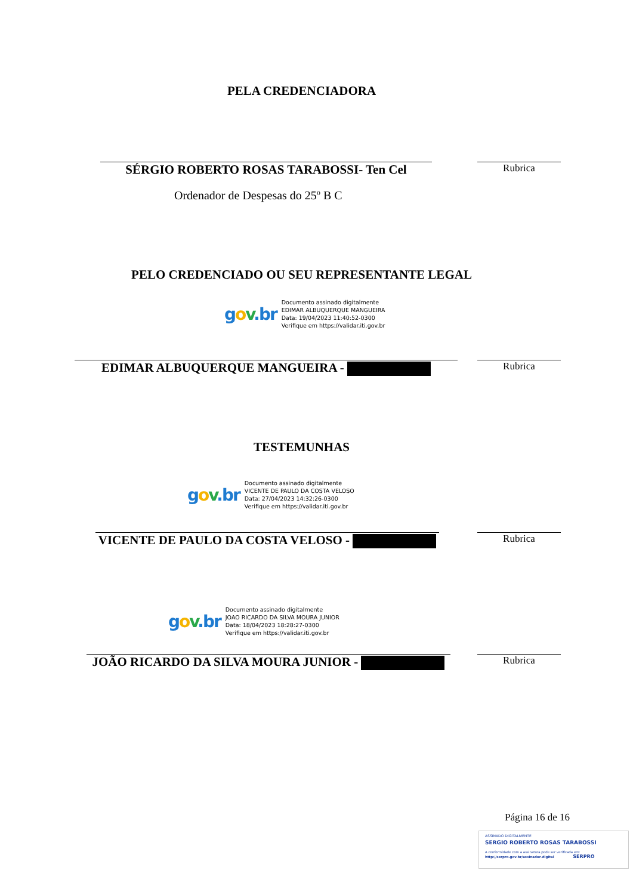PELA CREDENCIADORA
SÉRGIO ROBERTO ROSAS TARABOSSI- Ten Cel Rubrica
Ordenador de Despesas do 25º B C
PELO CREDENCIADO OU SEU REPRESENTANTE LEGAL
gov.br
Documento assinado digitalmente
EDIMAR ALBUQUERQUE MANGUEIRA
Data: 19/04/2023 11:40:52-0300
Verifique em https://validar.iti.gov.br
EDIMAR ALBUQUERQUE MANGUEIRA - Rubrica
TESTEMUNHAS
gov.br
Documento assinado digitalmente
VICENTE DE PAULO DA COSTA VELOSO
Data: 27/04/2023 14:32:26-0300
Verifique em https://validar.iti.gov.br
VICENTE DE PAULO DA COSTA VELOSO - Rubrica
gov.br
Documento assinado digitalmente
JOAO RICARDO DA SILVA MOURA JUNIOR
Data: 18/04/2023 18:28:27-0300
Verifique em https://validar.iti.gov.br
JOÃO RICARDO DA SILVA MOURA JUNIOR - Rubrica
Página 16 de 16
ASSINADO DIGITALMENTE
SERGIO ROBERTO ROSAS TARABOSSI
A conformidade com a assinatura pode ser verificada em:
http://serpro.gov.br/assinador-digital SERPRO